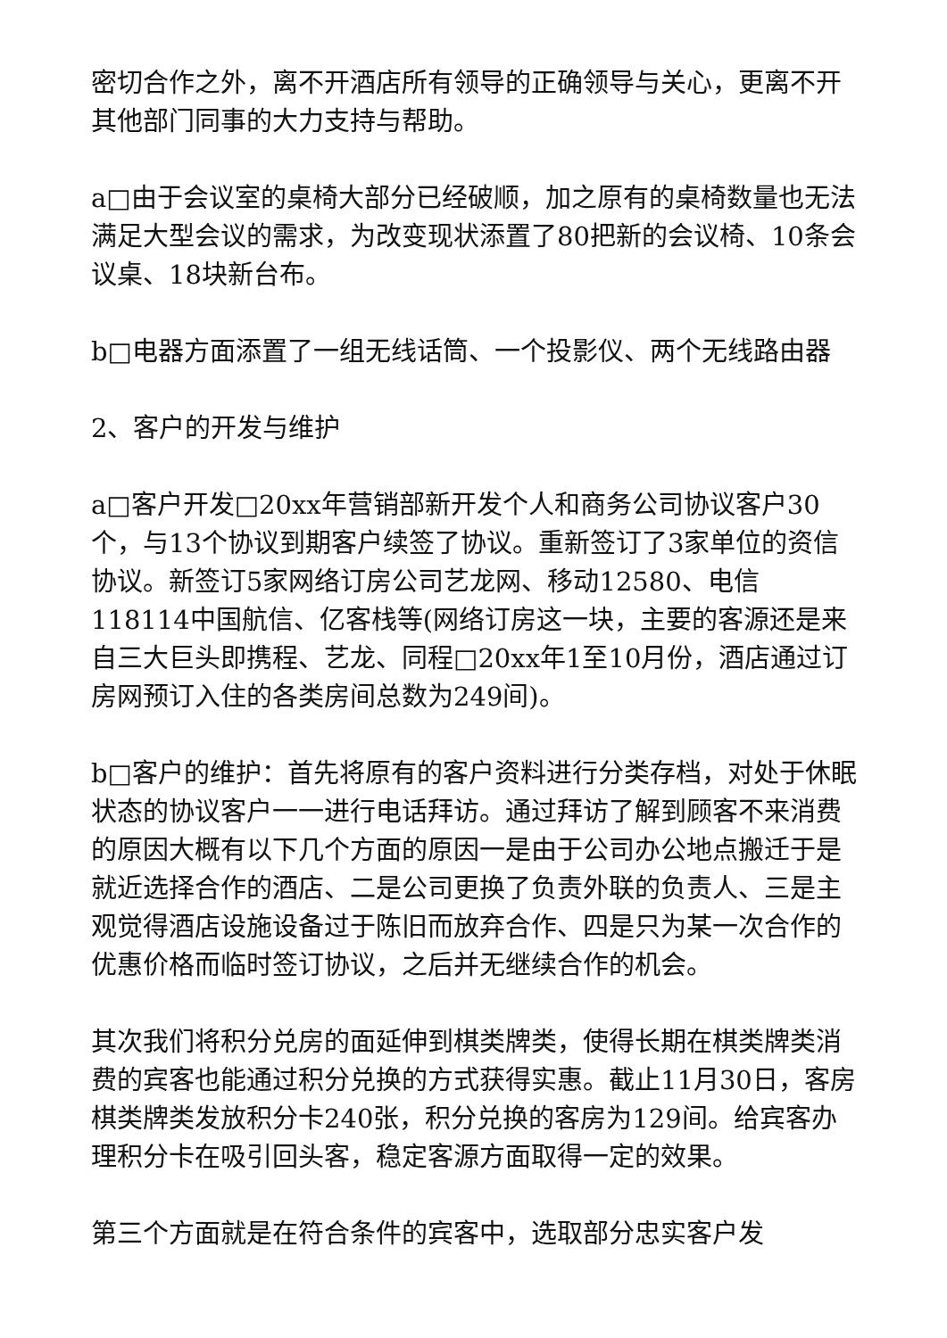密切合作之外，离不开酒店所有领导的正确领导与关心，更离不开其他部门同事的大力支持与帮助。
a□由于会议室的桌椅大部分已经破顺，加之原有的桌椅数量也无法满足大型会议的需求，为改变现状添置了80把新的会议椅、10条会议桌、18块新台布。
b□电器方面添置了一组无线话筒、一个投影仪、两个无线路由器
2、客户的开发与维护
a□客户开发□20xx年营销部新开发个人和商务公司协议客户30个，与13个协议到期客户续签了协议。重新签订了3家单位的资信协议。新签订5家网络订房公司艺龙网、移动12580、电信118114中国航信、亿客栈等(网络订房这一块，主要的客源还是来自三大巨头即携程、艺龙、同程□20xx年1至10月份，酒店通过订房网预订入住的各类房间总数为249间)。
b□客户的维护：首先将原有的客户资料进行分类存档，对处于休眠状态的协议客户一一进行电话拜访。通过拜访了解到顾客不来消费的原因大概有以下几个方面的原因一是由于公司办公地点搬迁于是就近选择合作的酒店、二是公司更换了负责外联的负责人、三是主观觉得酒店设施设备过于陈旧而放弃合作、四是只为某一次合作的优惠价格而临时签订协议，之后并无继续合作的机会。
其次我们将积分兑房的面延伸到棋类牌类，使得长期在棋类牌类消费的宾客也能通过积分兑换的方式获得实惠。截止11月30日，客房棋类牌类发放积分卡240张，积分兑换的客房为129间。给宾客办理积分卡在吸引回头客，稳定客源方面取得一定的效果。
第三个方面就是在符合条件的宾客中，选取部分忠实客户发